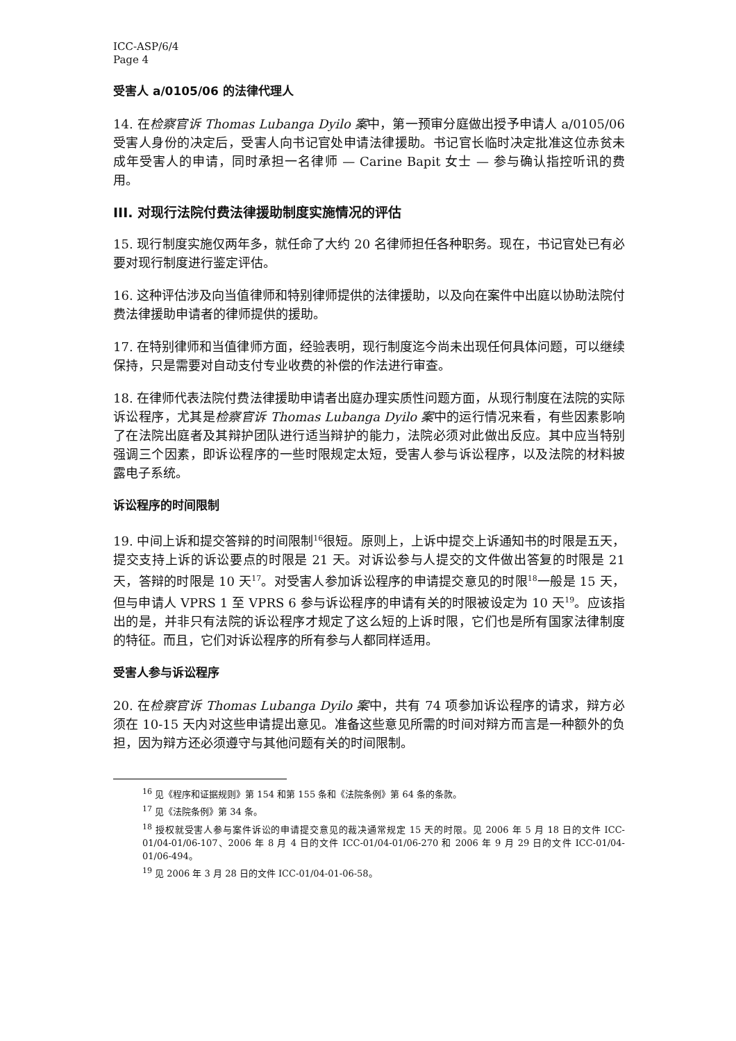ICC-ASP/6/4
Page 4
受害人 a/0105/06 的法律代理人
14. 在检察官诉 Thomas Lubanga Dyilo 案中，第一预审分庭做出授予申请人 a/0105/06 受害人身份的决定后，受害人向书记官处申请法律援助。书记官长临时决定批准这位赤贫未成年受害人的申请，同时承担一名律师 — Carine Bapit 女士 — 参与确认指控听讯的费用。
III. 对现行法院付费法律援助制度实施情况的评估
15. 现行制度实施仅两年多，就任命了大约 20 名律师担任各种职务。现在，书记官处已有必要对现行制度进行鉴定评估。
16. 这种评估涉及向当值律师和特别律师提供的法律援助，以及向在案件中出庭以协助法院付费法律援助申请者的律师提供的援助。
17. 在特别律师和当值律师方面，经验表明，现行制度迄今尚未出现任何具体问题，可以继续保持，只是需要对自动支付专业收费的补偿的作法进行审查。
18. 在律师代表法院付费法律援助申请者出庭办理实质性问题方面，从现行制度在法院的实际诉讼程序，尤其是检察官诉 Thomas Lubanga Dyilo 案中的运行情况来看，有些因素影响了在法院出庭者及其辩护团队进行适当辩护的能力，法院必须对此做出反应。其中应当特别强调三个因素，即诉讼程序的一些时限规定太短，受害人参与诉讼程序，以及法院的材料披露电子系统。
诉讼程序的时间限制
19. 中间上诉和提交答辩的时间限制<sup>16</sup>很短。原则上，上诉中提交上诉通知书的时限是五天，提交支持上诉的诉讼要点的时限是 21 天。对诉讼参与人提交的文件做出答复的时限是 21 天，答辩的时限是 10 天<sup>17</sup>。对受害人参加诉讼程序的申请提交意见的时限<sup>18</sup>一般是 15 天，但与申请人 VPRS 1 至 VPRS 6 参与诉讼程序的申请有关的时限被设定为 10 天<sup>19</sup>。应该指出的是，并非只有法院的诉讼程序才规定了这么短的上诉时限，它们也是所有国家法律制度的特征。而且，它们对诉讼程序的所有参与人都同样适用。
受害人参与诉讼程序
20. 在检察官诉 Thomas Lubanga Dyilo 案中，共有 74 项参加诉讼程序的请求，辩方必须在 10-15 天内对这些申请提出意见。准备这些意见所需的时间对辩方而言是一种额外的负担，因为辩方还必须遵守与其他问题有关的时间限制。
<sup>16</sup> 见《程序和证据规则》第 154 和第 155 条和《法院条例》第 64 条的条款。
<sup>17</sup> 见《法院条例》第 34 条。
<sup>18</sup> 授权就受害人参与案件诉讼的申请提交意见的裁决通常规定 15 天的时限。见 2006 年 5 月 18 日的文件 ICC-01/04-01/06-107、2006 年 8 月 4 日的文件 ICC-01/04-01/06-270 和 2006 年 9 月 29 日的文件 ICC-01/04-01/06-494。
<sup>19</sup> 见 2006 年 3 月 28 日的文件 ICC-01/04-01-06-58。